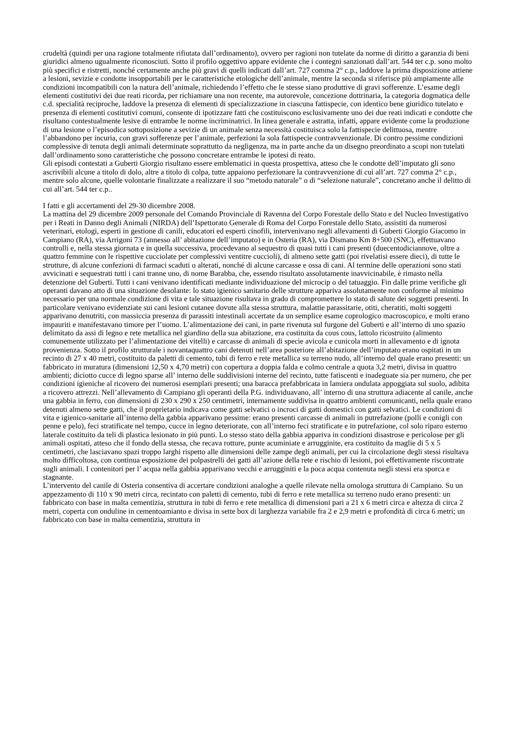crudeltà (quindi per una ragione totalmente rifiutata dall’ordinamento), ovvero per ragioni non tutelate da norme di diritto a garanzia di beni giuridici almeno ugualmente riconosciuti. Sotto il profilo oggettivo appare evidente che i contegni sanzionati dall’art. 544 ter c.p. sono molto più specifici e ristretti, nonché certamente anche più gravi di quelli indicati dall’art. 727 comma 2° c.p., laddove la prima disposizione attiene a lesioni, sevizie e condotte insopportabili per le caratteristiche etologiche dell’animale, mentre la seconda si riferisce più ampiamente alle condizioni incompatibili con la natura dell’animale, richiedendo l’effetto che le stesse siano produttive di gravi sofferenze. L’esame degli elementi costitutivi dei due reati ricorda, per richiamare una non recente, ma autorevole, concezione dottrinaria, la categoria dogmatica delle c.d. specialità reciproche, laddove la presenza di elementi di specializzazione in ciascuna fattispecie, con identico bene giuridico tutelato e presenza di elementi costitutivi comuni, consente di ipotizzare fatti che costituiscono esclusivamente uno dei due reati indicati e condotte che risultano contestualmente lesive di entrambe le norme incriminatrici. In linea generale e astratta, infatti, appare evidente come la produzione di una lesione o l’episodica sottoposizione a sevizie di un animale senza necessità costituisca solo la fattispecie delittuosa, mentre l’abbandono per incuria, con gravi sofferenze per l’animale, perfezioni la sola fattispecie contravvenzionale. Di contro pessime condizioni complessive di tenuta degli animali determinate soprattutto da negligenza, ma in parte anche da un disegno preordinato a scopi non tutelati dall’ordinamento sono caratteristiche che possono concretare entrambe le ipotesi di reato.
Gli episodi contestati a Guberti Giorgio risultano essere emblematici in questa prospettiva, atteso che le condotte dell’imputato gli sono ascrivibili alcune a titolo di dolo, altre a titolo di colpa, tutte appaiono perfezionare la contravvenzione di cui all’art. 727 comma 2° c.p., mentre solo alcune, quelle volontarie finalizzate a realizzare il suo “metodo naturale” o di “selezione naturale”, concretano anche il delitto di cui all’art. 544 ter c.p..
I fatti e gli accertamenti del 29-30 dicembre 2008.
La mattina del 29 dicembre 2009 personale del Comando Provinciale di Ravenna del Corpo Forestale dello Stato e del Nucleo Investigativo per i Reati in Danno degli Animali (NIRDA) dell’Ispettorato Generale di Roma del Corpo Forestale dello Stato, assistiti da numerosi veterinari, etologi, esperti in gestione di canili, educatori ed esperti cinofili, intervenivano negli allevamenti di Guberti Giorgio Giacomo in Campiano (RA), via Arrigoni 73 (annesso all’ abitazione dell’imputato) e in Osteria (RA), via Dismano Km 8+500 (SNC), effettuavano controlli e, nella stessa giornata e in quella successiva, procedevano al sequestro di quasi tutti i cani presenti (duecentodiciannove, oltre a quattro femmine con le rispettive cucciolate per complessivi ventitre cuccioli), di almeno sette gatti (poi rivelatisi essere dieci), di tutte le strutture, di alcune confezioni di farmaci scaduti o alterati, nonché di alcune carcasse e ossa di cani. Al termine delle operazioni sono stati avvicinati e sequestrati tutti i cani tranne uno, di nome Barabba, che, essendo risultato assolutamente inavvicinabile, è rimasto nella detenzione del Guberti. Tutti i cani venivano identificati mediante individuazione del microcip o del tatuaggio. Fin dalle prime verifiche gli operanti davano atto di una situazione desolante: lo stato igienico sanitario delle strutture appariva assolutamente non conforme al minimo necessario per una normale condizione di vita e tale situazione risultava in grado di compromettere lo stato di salute dei soggetti presenti. In particolare venivano evidenziate sui cani lesioni cutanee dovute alla stessa struttura, malattie parassitarie, otiti, cheratiti, molti soggetti apparivano denutriti, con massiccia presenza di parassiti intestinali accertate da un semplice esame coprologico macroscopico, e molti erano impauriti e manifestavano timore per l’uomo. L’alimentazione dei cani, in parte rivenuta sul furgone del Guberti e all’interno di uno spazio delimitato da assi di legno e rete metallica nel giardino della sua abitazione, era costituita da cous cous, lattolo ricostruito (alimento comunemente utilizzato per l’alimentazione dei vitelli) e carcasse di animali di specie avicola e cunicola morti in allevamento e di ignota provenienza. Sotto il profilo strutturale i novantaquattro cani detenuti nell’area posteriore all’abitazione dell’imputato erano ospitati in un recinto di 27 x 40 metri, costituito da paletti di cemento, tubi di ferro e rete metallica su terreno nudo, all’interno del quale erano presenti: un fabbricato in muratura (dimensioni 12,50 x 4,70 metri) con copertura a doppia falda e colmo centrale a quota 3,2 metri, divisa in quattro ambienti; diciotto cucce di legno sparse all’ interno delle suddivisioni interne del recinto, tutte fatiscenti e inadeguate sia per numero, che per condizioni igieniche al ricovero dei numerosi esemplari presenti; una baracca prefabbricata in lamiera ondulata appoggiata sul suolo, adibita a ricovero attrezzi. Nell’allevamento di Campiano gli operanti della P.G. individuavano, all’ interno di una struttura adiacente al canile, anche una gabbia in ferro, con dimensioni di 230 x 290 x 250 centimetri, internamente suddivisa in quattro ambienti comunicanti, nella quale erano detenuti almeno sette gatti, che il proprietario indicava come gatti selvatici o incroci di gatti domestici con gatti selvatici. Le condizioni di vita e igienico-sanitarie all’interno della gabbia apparivano pessime: erano presenti carcasse di animali in putrefazione (polli e conigli con penne e pelo), feci stratificate nel tempo, cucce in legno deteriorate, con all’interno feci stratificate e in putrefazione, col solo riparo esterno laterale costituito da teli di plastica lesionato in più punti. Lo stesso stato della gabbia appariva in condizioni disastrose e pericolose per gli animali ospitati, atteso che il fondo della stessa, che recava rotture, punte acuminiate e arrugginite, era costituito da maglie di 5 x 5 centimetri, che lasciavano spazi troppo larghi rispetto alle dimensioni delle zampe degli animali, per cui la circolazione degli stessi risultava molto difficoltosa, con continua esposizione dei polpastrelli dei gatti all’azione della rete e rischio di lesioni, poi effettivamente riscontrate sugli animali. I contenitori per l’ acqua nella gabbia apparivano vecchi e arrugginiti e la poca acqua contenuta negli stessi era sporca e stagnante.
L’intervento del canile di Osteria consentiva di accertare condizioni analoghe a quelle rilevate nella omologa struttura di Campiano. Su un appezzamento di 110 x 90 metri circa, recintato con paletti di cemento, tubi di ferro e rete metallica su terreno nudo erano presenti: un fabbricato con base in malta cementizia, struttura in tubi di ferro e rete metallica di dimensioni pari a 21 x 6 metri circa e altezza di circa 2 metri, coperta con onduline in cementoamianto e divisa in sette box di larghezza variabile fra 2 e 2,9 metri e profondità di circa 6 metri; un fabbricato con base in malta cementizia, struttura in